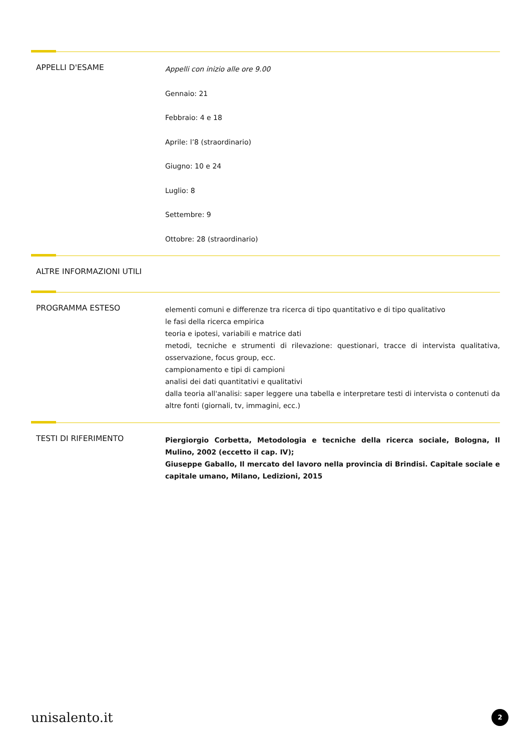APPELLI D'ESAME
Appelli con inizio alle ore 9.00
Gennaio: 21
Febbraio: 4 e 18
Aprile: l’8 (straordinario)
Giugno: 10 e 24
Luglio: 8
Settembre: 9
Ottobre: 28 (straordinario)
ALTRE INFORMAZIONI UTILI
PROGRAMMA ESTESO
elementi comuni e differenze tra ricerca di tipo quantitativo e di tipo qualitativo
le fasi della ricerca empirica
teoria e ipotesi, variabili e matrice dati
metodi, tecniche e strumenti di rilevazione: questionari, tracce di intervista qualitativa, osservazione, focus group, ecc.
campionamento e tipi di campioni
analisi dei dati quantitativi e qualitativi
dalla teoria all'analisi: saper leggere una tabella e interpretare testi di intervista o contenuti da altre fonti (giornali, tv, immagini, ecc.)
TESTI DI RIFERIMENTO
Piergiorgio Corbetta, Metodologia e tecniche della ricerca sociale, Bologna, Il Mulino, 2002 (eccetto il cap. IV);
Giuseppe Gaballo, Il mercato del lavoro nella provincia di Brindisi. Capitale sociale e capitale umano, Milano, Ledizioni, 2015
unisalento.it 2